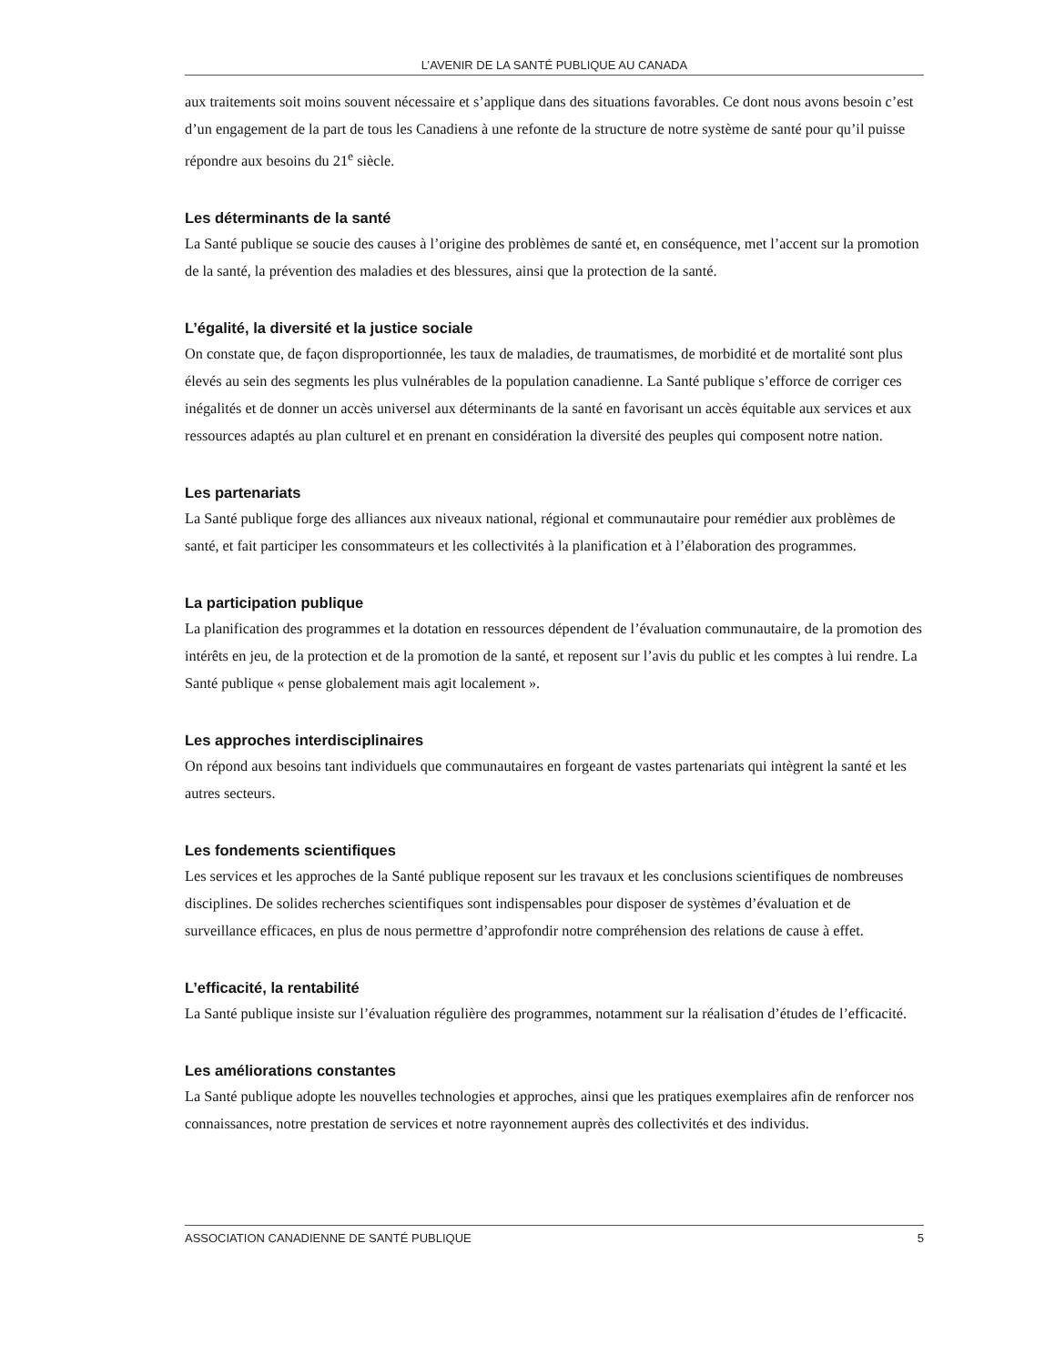L’AVENIR DE LA SANTÉ PUBLIQUE AU CANADA
aux traitements soit moins souvent nécessaire et s’applique dans des situations favorables. Ce dont nous avons besoin c’est d’un engagement de la part de tous les Canadiens à une refonte de la structure de notre système de santé pour qu’il puisse répondre aux besoins du 21<sup>e</sup> siècle.
Les déterminants de la santé
La Santé publique se soucie des causes à l’origine des problèmes de santé et, en conséquence, met l’accent sur la promotion de la santé, la prévention des maladies et des blessures, ainsi que la protection de la santé.
L’égalité, la diversité et la justice sociale
On constate que, de façon disproportionnée, les taux de maladies, de traumatismes, de morbidité et de mortalité sont plus élevés au sein des segments les plus vulnérables de la population canadienne. La Santé publique s’efforce de corriger ces inégalités et de donner un accès universel aux déterminants de la santé en favorisant un accès équitable aux services et aux ressources adaptés au plan culturel et en prenant en considération la diversité des peuples qui composent notre nation.
Les partenariats
La Santé publique forge des alliances aux niveaux national, régional et communautaire pour remédier aux problèmes de santé, et fait participer les consommateurs et les collectivités à la planification et à l’élaboration des programmes.
La participation publique
La planification des programmes et la dotation en ressources dépendent de l’évaluation communautaire, de la promotion des intérêts en jeu, de la protection et de la promotion de la santé, et reposent sur l’avis du public et les comptes à lui rendre. La Santé publique « pense globalement mais agit localement ».
Les approches interdisciplinaires
On répond aux besoins tant individuels que communautaires en forgeant de vastes partenariats qui intègrent la santé et les autres secteurs.
Les fondements scientifiques
Les services et les approches de la Santé publique reposent sur les travaux et les conclusions scientifiques de nombreuses disciplines. De solides recherches scientifiques sont indispensables pour disposer de systèmes d’évaluation et de surveillance efficaces, en plus de nous permettre d’approfondir notre compréhension des relations de cause à effet.
L’efficacité, la rentabilité
La Santé publique insiste sur l’évaluation régulière des programmes, notamment sur la réalisation d’études de l’efficacité.
Les améliorations constantes
La Santé publique adopte les nouvelles technologies et approches, ainsi que les pratiques exemplaires afin de renforcer nos connaissances, notre prestation de services et notre rayonnement auprès des collectivités et des individus.
ASSOCIATION CANADIENNE DE SANTÉ PUBLIQUE 5